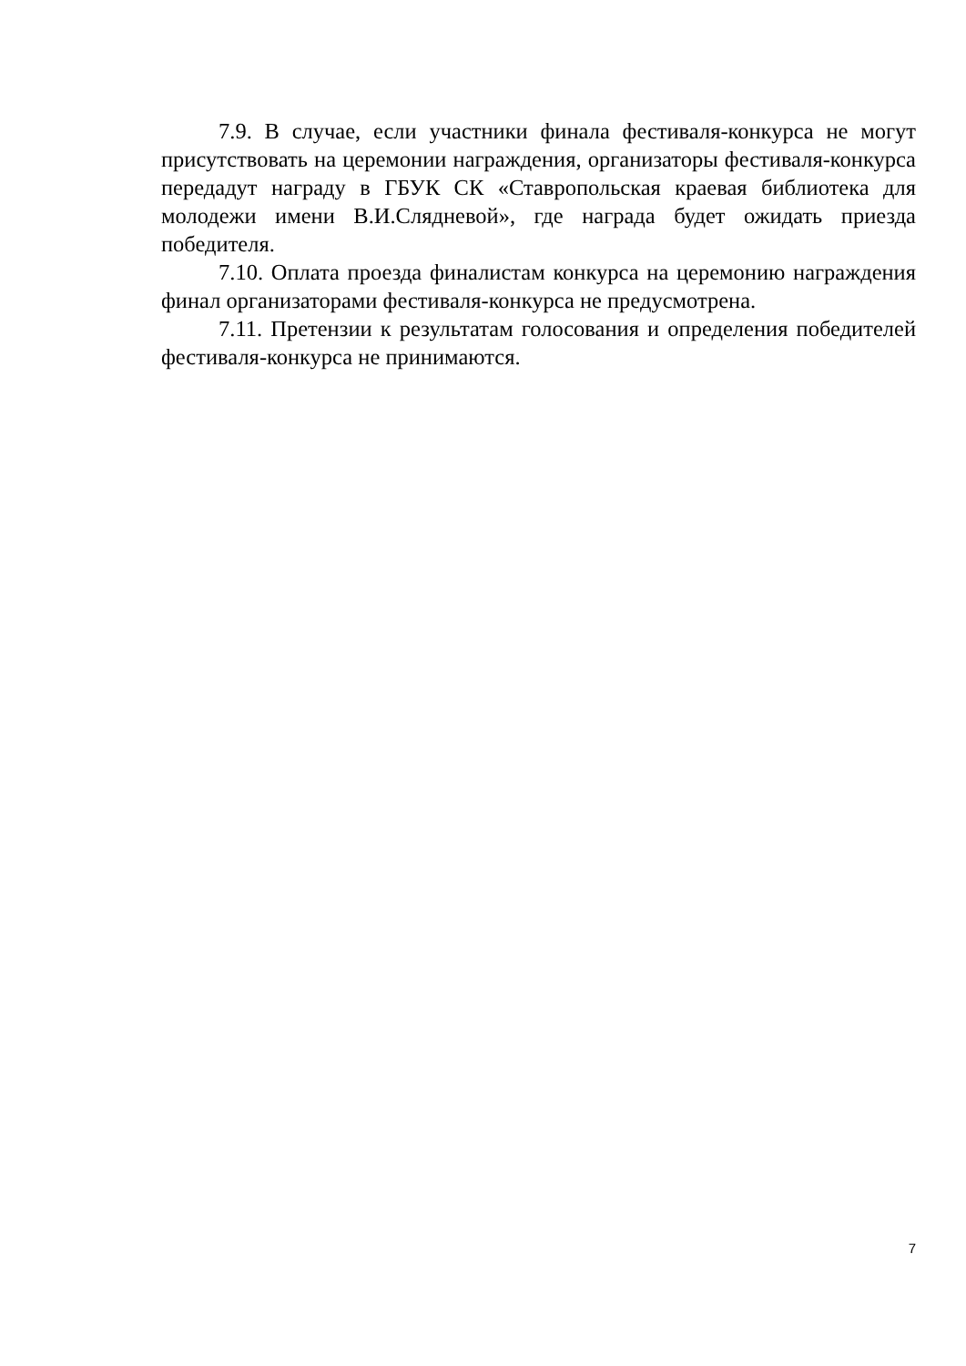7.9. В случае, если участники финала фестиваля-конкурса не могут присутствовать на церемонии награждения, организаторы фестиваля-конкурса передадут награду в ГБУК СК «Ставропольская краевая библиотека для молодежи имени В.И.Слядневой», где награда будет ожидать приезда победителя.
7.10. Оплата проезда финалистам конкурса на церемонию награждения финал организаторами фестиваля-конкурса не предусмотрена.
7.11. Претензии к результатам голосования и определения победителей фестиваля-конкурса не принимаются.
7